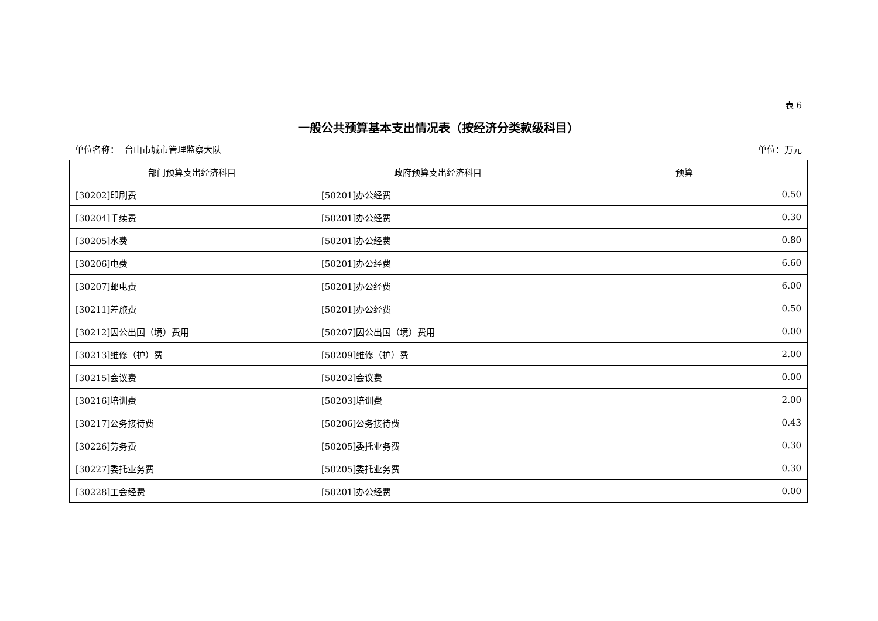表 6
一般公共预算基本支出情况表（按经济分类款级科目）
单位名称： 台山市城市管理监察大队 单位：万元
| 部门预算支出经济科目 | 政府预算支出经济科目 | 预算 |
| --- | --- | --- |
| [30202]印刷费 | [50201]办公经费 | 0.50 |
| [30204]手续费 | [50201]办公经费 | 0.30 |
| [30205]水费 | [50201]办公经费 | 0.80 |
| [30206]电费 | [50201]办公经费 | 6.60 |
| [30207]邮电费 | [50201]办公经费 | 6.00 |
| [30211]差旅费 | [50201]办公经费 | 0.50 |
| [30212]因公出国（境）费用 | [50207]因公出国（境）费用 | 0.00 |
| [30213]维修（护）费 | [50209]维修（护）费 | 2.00 |
| [30215]会议费 | [50202]会议费 | 0.00 |
| [30216]培训费 | [50203]培训费 | 2.00 |
| [30217]公务接待费 | [50206]公务接待费 | 0.43 |
| [30226]劳务费 | [50205]委托业务费 | 0.30 |
| [30227]委托业务费 | [50205]委托业务费 | 0.30 |
| [30228]工会经费 | [50201]办公经费 | 0.00 |